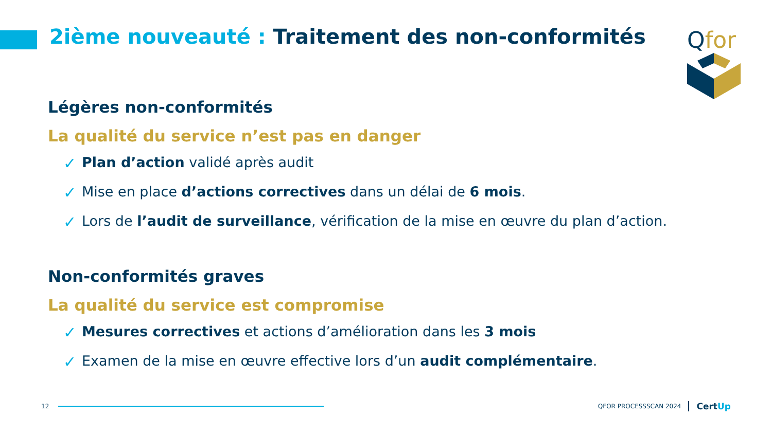2ième nouveauté : Traitement des non-conformités
Qfor
Légères non-conformités
La qualité du service n’est pas en danger
✓ Plan d’action validé après audit
✓ Mise en place d’actions correctives dans un délai de 6 mois.
✓ Lors de l’audit de surveillance, vérification de la mise en œuvre du plan d’action.
Non-conformités graves
La qualité du service est compromise
✓ Mesures correctives et actions d’amélioration dans les 3 mois
✓ Examen de la mise en œuvre effective lors d’un audit complémentaire.
12 QFOR PROCESSSCAN 2024 CertUp